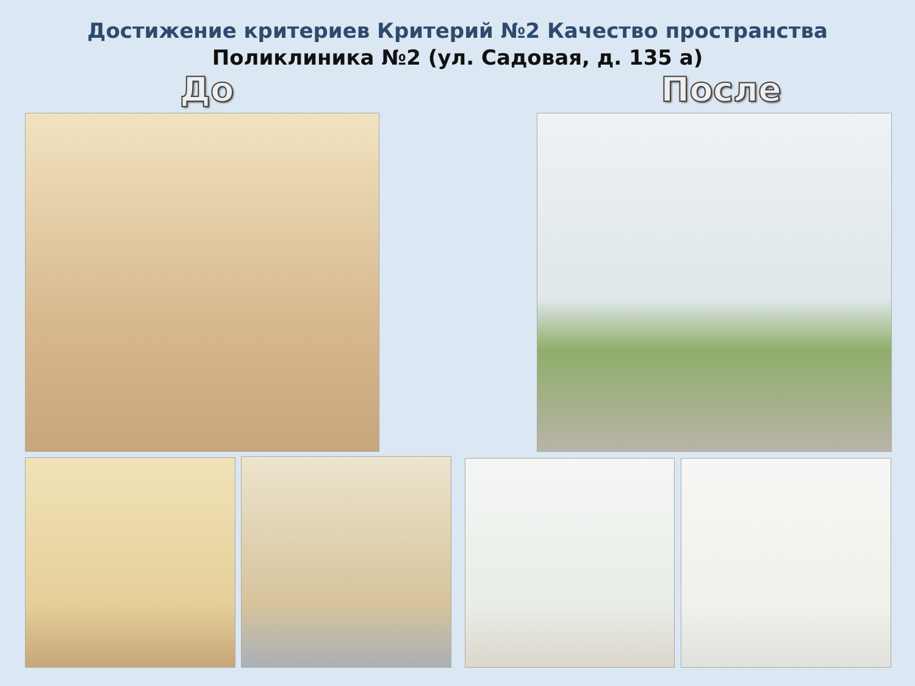Достижение критериев Критерий №2 Качество пространства
Поликлиника №2 (ул. Садовая, д. 135 а)
До После